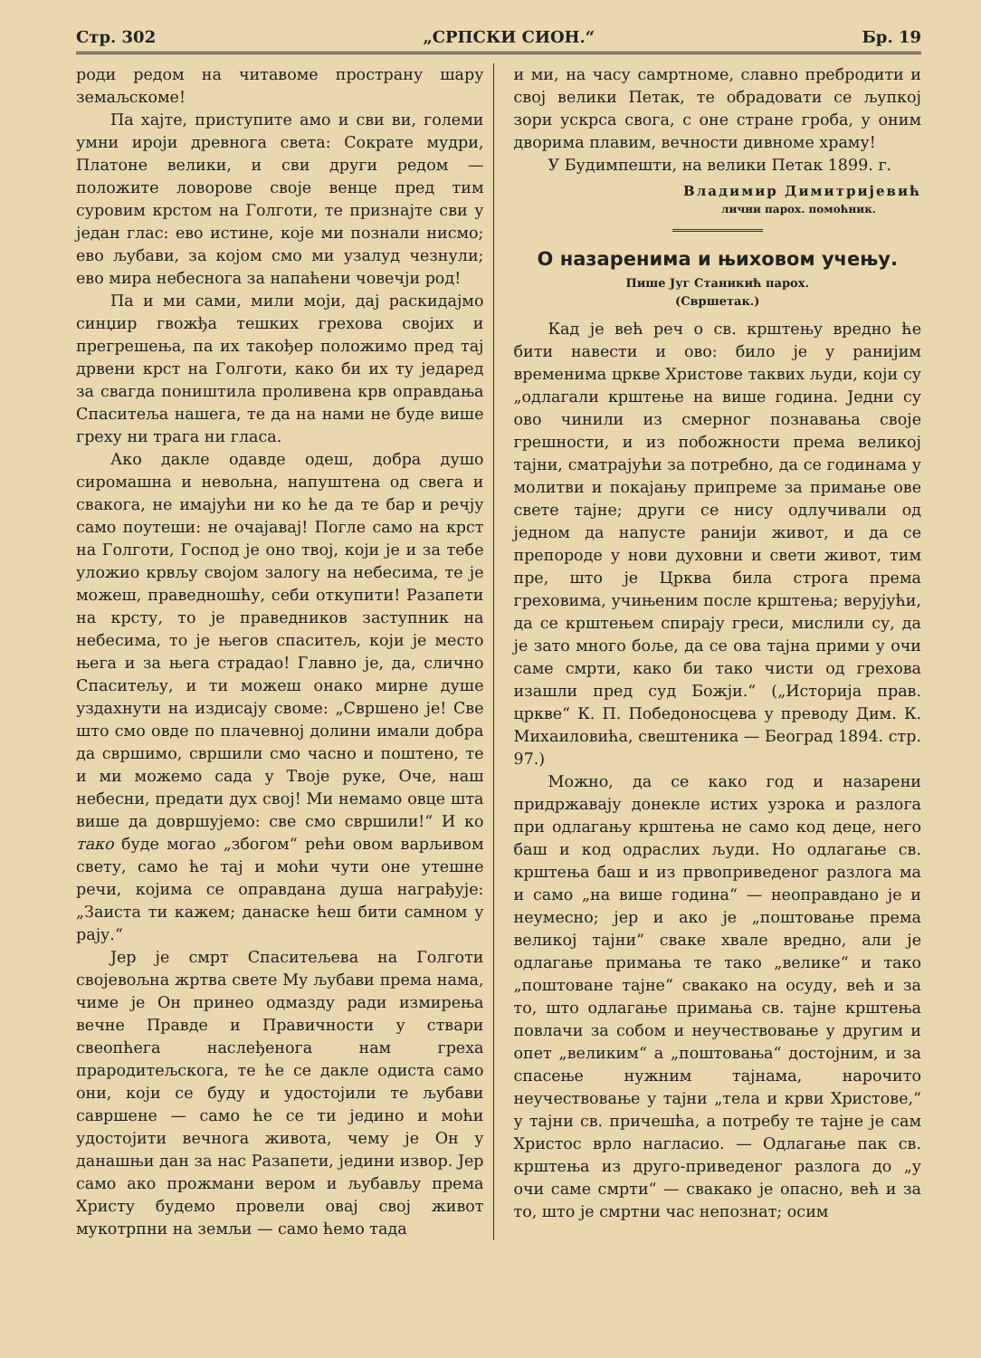Стр. 302 „СРПСКИ СИОН.“Бр. 19
роди редом на читавоме пространу шару земаљскоме!
Па хајте, приступите амо и сви ви, големи умни ироји древнога света: Сократе мудри, Платоне велики, и сви други редом — положите ловорове своје венце пред тим суровим крстом на Голготи, те признајте сви у један глас: ево истине, које ми познали нисмо; ево љубави, за којом смо ми узалуд чезнули; ево мира небеснога за напаћени човечји род!
Па и ми сами, мили моји, дај раскидајмо синџир гвожђа тешких грехова својих и прегрешења, па их такођер положимо пред тај дрвени крст на Голготи, како би их ту једаред за свагда поништила проливена крв оправдања Спаситеља нашега, те да на нами не буде више греху ни трага ни гласа.
Ако дакле одавде одеш, добра душо сиромашна и невољна, напуштена од свега и свакога, не имајући ни ко ће да те бар и речју само поутеши: не очајавај! Погле само на крст на Голготи, Господ је оно твој, који је и за тебе уложио крвљу својом залогу на небесима, те је можеш, праведношћу, себи откупити! Разапети на крсту, то је праведников заступник на небесима, то је његов спаситељ, који је место њега и за њега страдао! Главно је, да, слично Спаситељу, и ти можеш онако мирне душе уздахнути на издисају своме: „Свршено је! Све што смо овде по плачевној долини имали добра да свршимо, свршили смо часно и поштено, те и ми можемо сада у Твоје руке, Оче, наш небесни, предати дух свој! Ми немамо овце шта више да довршујемо: све смо свршили!“ И ко тако буде могао „збогом“ рећи овом варљивом свету, само ће тај и моћи чути оне утешне речи, којима се оправдана душа награђује: „Заиста ти кажем; данаске ћеш бити самном у рају.“
Јер је смрт Спаситељева на Голготи својевољна жртва свете Му љубави према нама, чиме је Он принео одмазду ради измирења вечне Правде и Правичности у ствари свеопћега наслеђенога нам греха прародитељскога, те ће се дакле одиста само они, који се буду и удостојили те љубави савршене — само ће се ти једино и моћи удостојити вечнога живота, чему је Он у данашњи дан за нас Разапети, једини извор. Јер само ако прожмани вером и љубављу према Христу будемо провели овај свој живот мукотрпни на земљи — само ћемо тада
и ми, на часу самртноме, славно пребродити и свој велики Петак, те обрадовати се љупкој зори ускрса свога, с оне стране гроба, у оним дворима плавим, вечности дивноме храму!
У Будимпешти, на велики Петак 1899. г.
Владимир Димитријевић
лични парох. помоћник.
О назаренима и њиховом учењу.
Пише Југ Станикић парох.
(Свршетак.)
Кад је већ реч о св. крштењу вредно ће бити навести и ово: било је у ранијим временима цркве Христове таквих људи, који су „одлагали крштење на више година. Једни су ово чинили из смерног познавања своје грешности, и из побожности према великој тајни, сматрајући за потребно, да се годинама у молитви и покајању припреме за примање ове свете тајне; други се нису одлучивали од једном да напусте ранији живот, и да се препороде у нови духовни и свети живот, тим пре, што је Црква била строга према греховима, учињеним после крштења; верујући, да се крштењем спирају греси, мислили су, да је зато много боље, да се ова тајна прими у очи саме смрти, како би тако чисти од грехова изашли пред суд Божји.“ („Историја прав. цркве“ К. П. Победоносцева у преводу Дим. К. Михаиловића, свештеника — Београд 1894. стр. 97.)
Можно, да се како год и назарени придржавају донекле истих узрока и разлога при одлагању крштења не само код деце, него баш и код одраслих људи. Но одлагање св. крштења баш и из првоприведеног разлога ма и само „на више година“ — неоправдано је и неумесно; јер и ако је „поштовање према великој тајни“ сваке хвале вредно, али је одлагање примања те тако „велике“ и тако „поштоване тајне“ свакако на осуду, већ и за то, што одлагање примања св. тајне крштења повлачи за собом и неучествовање у другим и опет „великим“ а „поштовања“ достојним, и за спасење нужним тајнама, нарочито неучествовање у тајни „тела и крви Христове,“ у тајни св. причешћа, а потребу те тајне је сам Христос врло нагласио. — Одлагање пак св. крштења из друго-приведеног разлога до „у очи саме смрти“ — свакако је опасно, већ и за то, што је смртни час непознат; осим